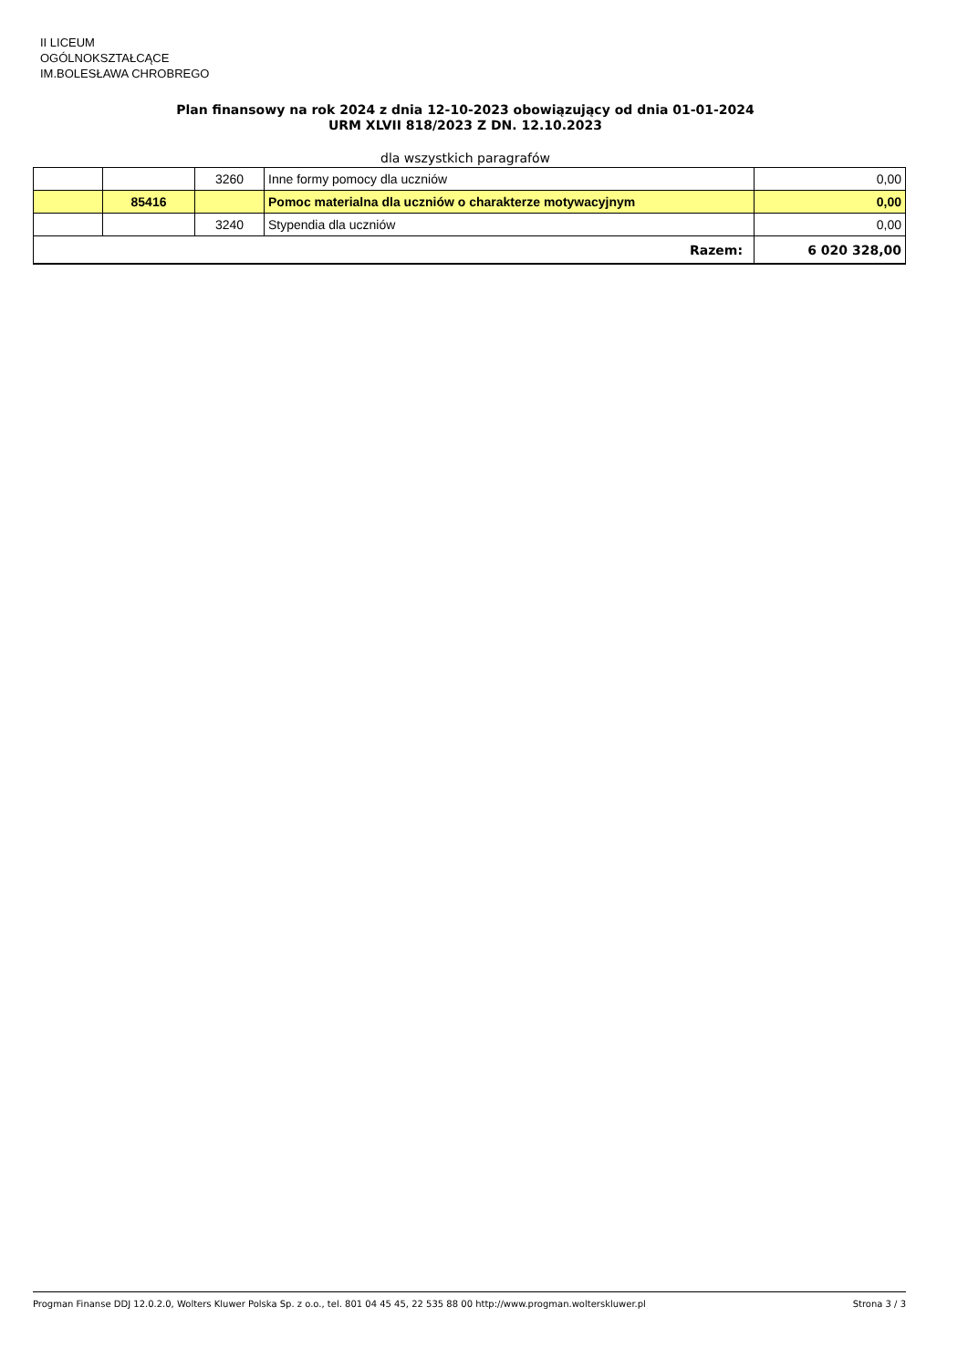II LICEUM
OGÓLNOKSZTAŁCĄCE
IM.BOLESŁAWA CHROBREGO
Plan finansowy na rok 2024 z dnia 12-10-2023 obowiązujący od dnia 01-01-2024
URM XLVII 818/2023 Z DN. 12.10.2023
dla wszystkich paragrafów
| | | 3260 | Inne formy pomocy dla uczniów | 0,00 |
| | 85416 | | Pomoc materialna dla uczniów o charakterze motywacyjnym | 0,00 |
| | | 3240 | Stypendia dla uczniów | 0,00 |
| Razem: | | | | 6 020 328,00 |
Progman Finanse DDJ 12.0.2.0, Wolters Kluwer Polska Sp. z o.o., tel. 801 04 45 45, 22 535 88 00 http://www.progman.wolterskluwer.pl Strona 3 / 3